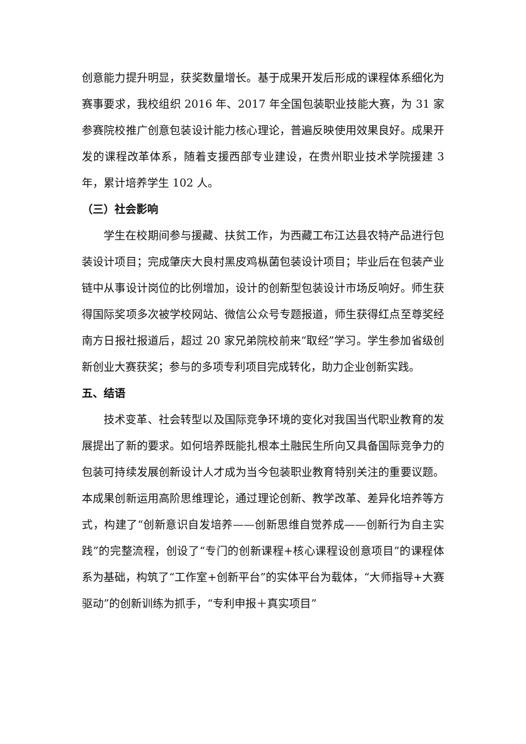创意能力提升明显，获奖数量增长。基于成果开发后形成的课程体系细化为赛事要求，我校组织 2016 年、2017 年全国包装职业技能大赛，为 31 家参赛院校推广创意包装设计能力核心理论，普遍反映使用效果良好。成果开发的课程改革体系，随着支援西部专业建设，在贵州职业技术学院援建 3 年，累计培养学生 102 人。
（三）社会影响
学生在校期间参与援藏、扶贫工作，为西藏工布江达县农特产品进行包装设计项目；完成肇庆大良村黑皮鸡枞菌包装设计项目；毕业后在包装产业链中从事设计岗位的比例增加，设计的创新型包装设计市场反响好。师生获得国际奖项多次被学校网站、微信公众号专题报道，师生获得红点至尊奖经南方日报社报道后，超过 20 家兄弟院校前来“取经”学习。学生参加省级创新创业大赛获奖；参与的多项专利项目完成转化，助力企业创新实践。
五、结语
技术变革、社会转型以及国际竞争环境的变化对我国当代职业教育的发展提出了新的要求。如何培养既能扎根本土融民生所向又具备国际竞争力的包装可持续发展创新设计人才成为当今包装职业教育特别关注的重要议题。本成果创新运用高阶思维理论，通过理论创新、教学改革、差异化培养等方式，构建了“创新意识自发培养——创新思维自觉养成——创新行为自主实践”的完整流程，创设了“专门的创新课程+核心课程设创意项目”的课程体系为基础，构筑了“工作室+创新平台”的实体平台为载体，“大师指导+大赛驱动”的创新训练为抓手，“专利申报＋真实项目”